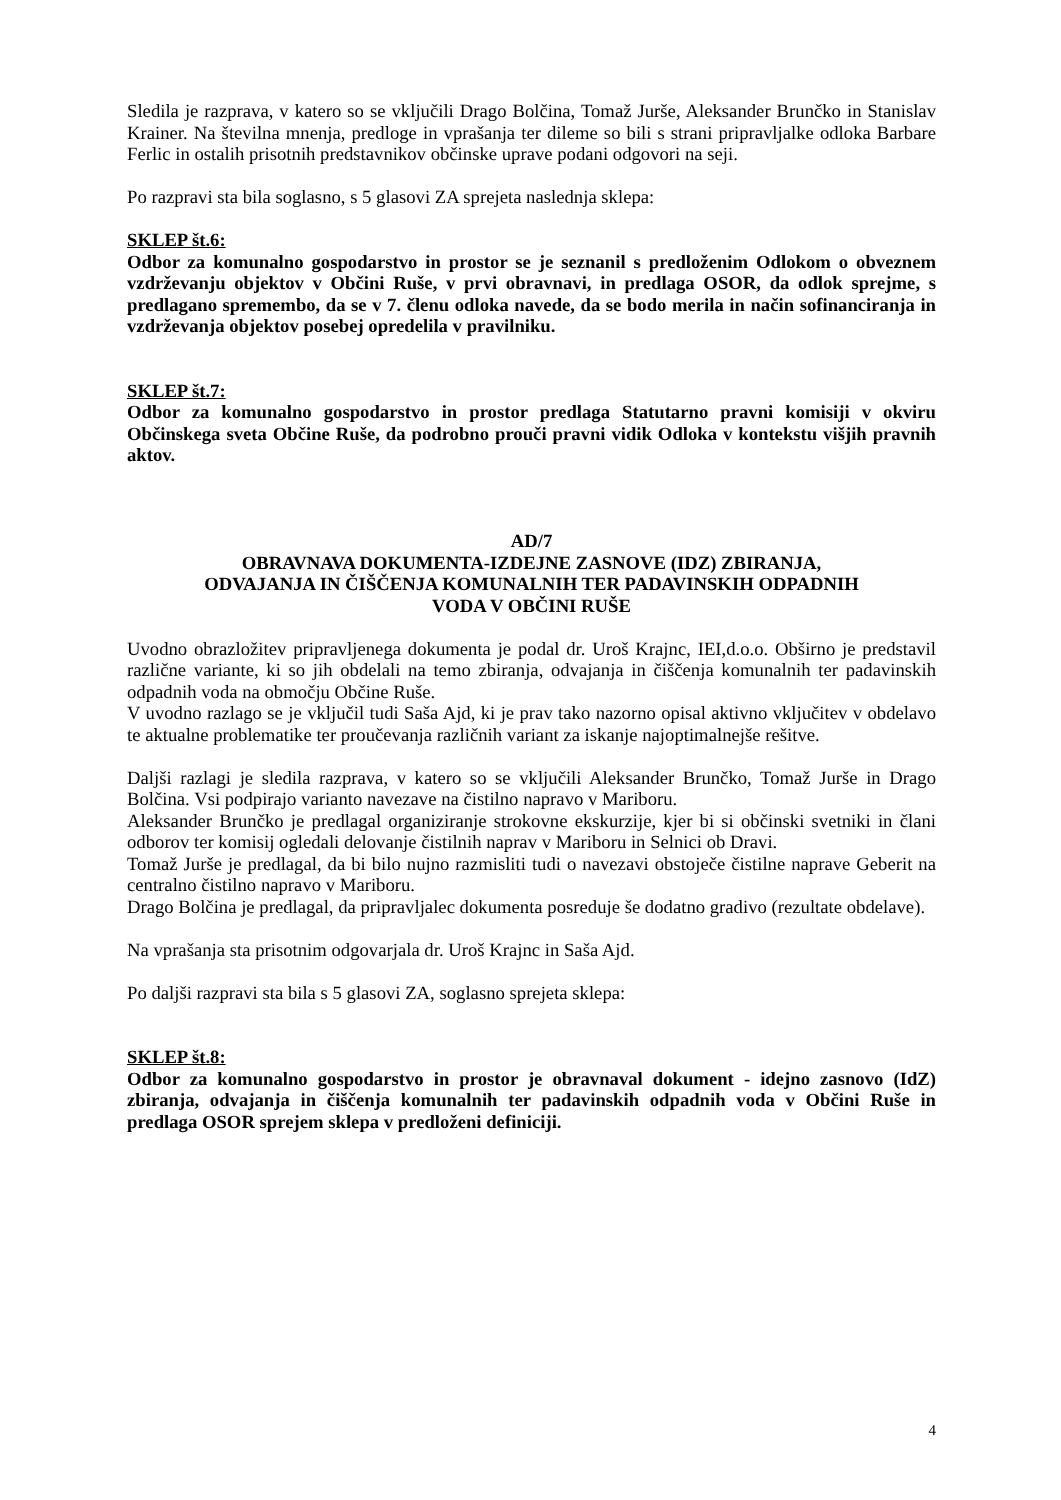Sledila je razprava, v katero so se vključili Drago Bolčina, Tomaž Jurše, Aleksander Brunčko in Stanislav Krainer. Na številna mnenja, predloge in vprašanja ter dileme so bili s strani pripravljalke odloka Barbare Ferlic in ostalih prisotnih predstavnikov občinske uprave podani odgovori na seji.
Po razpravi sta bila soglasno, s 5 glasovi ZA sprejeta naslednja sklepa:
SKLEP št.6:
Odbor za komunalno gospodarstvo in prostor se je seznanil s predloženim Odlokom o obveznem vzdrževanju objektov v Občini Ruše, v prvi obravnavi, in predlaga OSOR, da odlok sprejme, s predlagano spremembo, da se v 7. členu odloka navede, da se bodo merila in način sofinanciranja in vzdrževanja objektov posebej opredelila v pravilniku.
SKLEP št.7:
Odbor za komunalno gospodarstvo in prostor predlaga Statutarno pravni komisiji v okviru Občinskega sveta Občine Ruše, da podrobno prouči pravni vidik Odloka v kontekstu višjih pravnih aktov.
AD/7
OBRAVNAVA DOKUMENTA-IZDEJNE ZASNOVE (IDZ) ZBIRANJA,
ODVAJANJA IN ČIŠČENJA KOMUNALNIH TER PADAVINSKIH ODPADNIH
VODA V OBČINI RUŠE
Uvodno obrazložitev pripravljenega dokumenta je podal dr. Uroš Krajnc, IEI,d.o.o. Obširno je predstavil različne variante, ki so jih obdelali na temo zbiranja, odvajanja in čiščenja komunalnih ter padavinskih odpadnih voda na območju Občine Ruše.
V uvodno razlago se je vključil tudi Saša Ajd, ki je prav tako nazorno opisal aktivno vključitev v obdelavo te aktualne problematike ter proučevanja različnih variant za iskanje najoptimalnejše rešitve.
Daljši razlagi je sledila razprava, v katero so se vključili Aleksander Brunčko, Tomaž Jurše in Drago Bolčina. Vsi podpirajo varianto navezave na čistilno napravo v Mariboru.
Aleksander Brunčko je predlagal organiziranje strokovne ekskurzije, kjer bi si občinski svetniki in člani odborov ter komisij ogledali delovanje čistilnih naprav v Mariboru in Selnici ob Dravi.
Tomaž Jurše je predlagal, da bi bilo nujno razmisliti tudi o navezavi obstoječe čistilne naprave Geberit na centralno čistilno napravo v Mariboru.
Drago Bolčina je predlagal, da pripravljalec dokumenta posreduje še dodatno gradivo (rezultate obdelave).
Na vprašanja sta prisotnim odgovarjala dr. Uroš Krajnc in Saša Ajd.
Po daljši razpravi sta bila s 5 glasovi ZA, soglasno sprejeta sklepa:
SKLEP št.8:
Odbor za komunalno gospodarstvo in prostor je obravnaval dokument - idejno zasnovo (IdZ) zbiranja, odvajanja in čiščenja komunalnih ter padavinskih odpadnih voda v Občini Ruše in predlaga OSOR sprejem sklepa v predloženi definiciji.
4